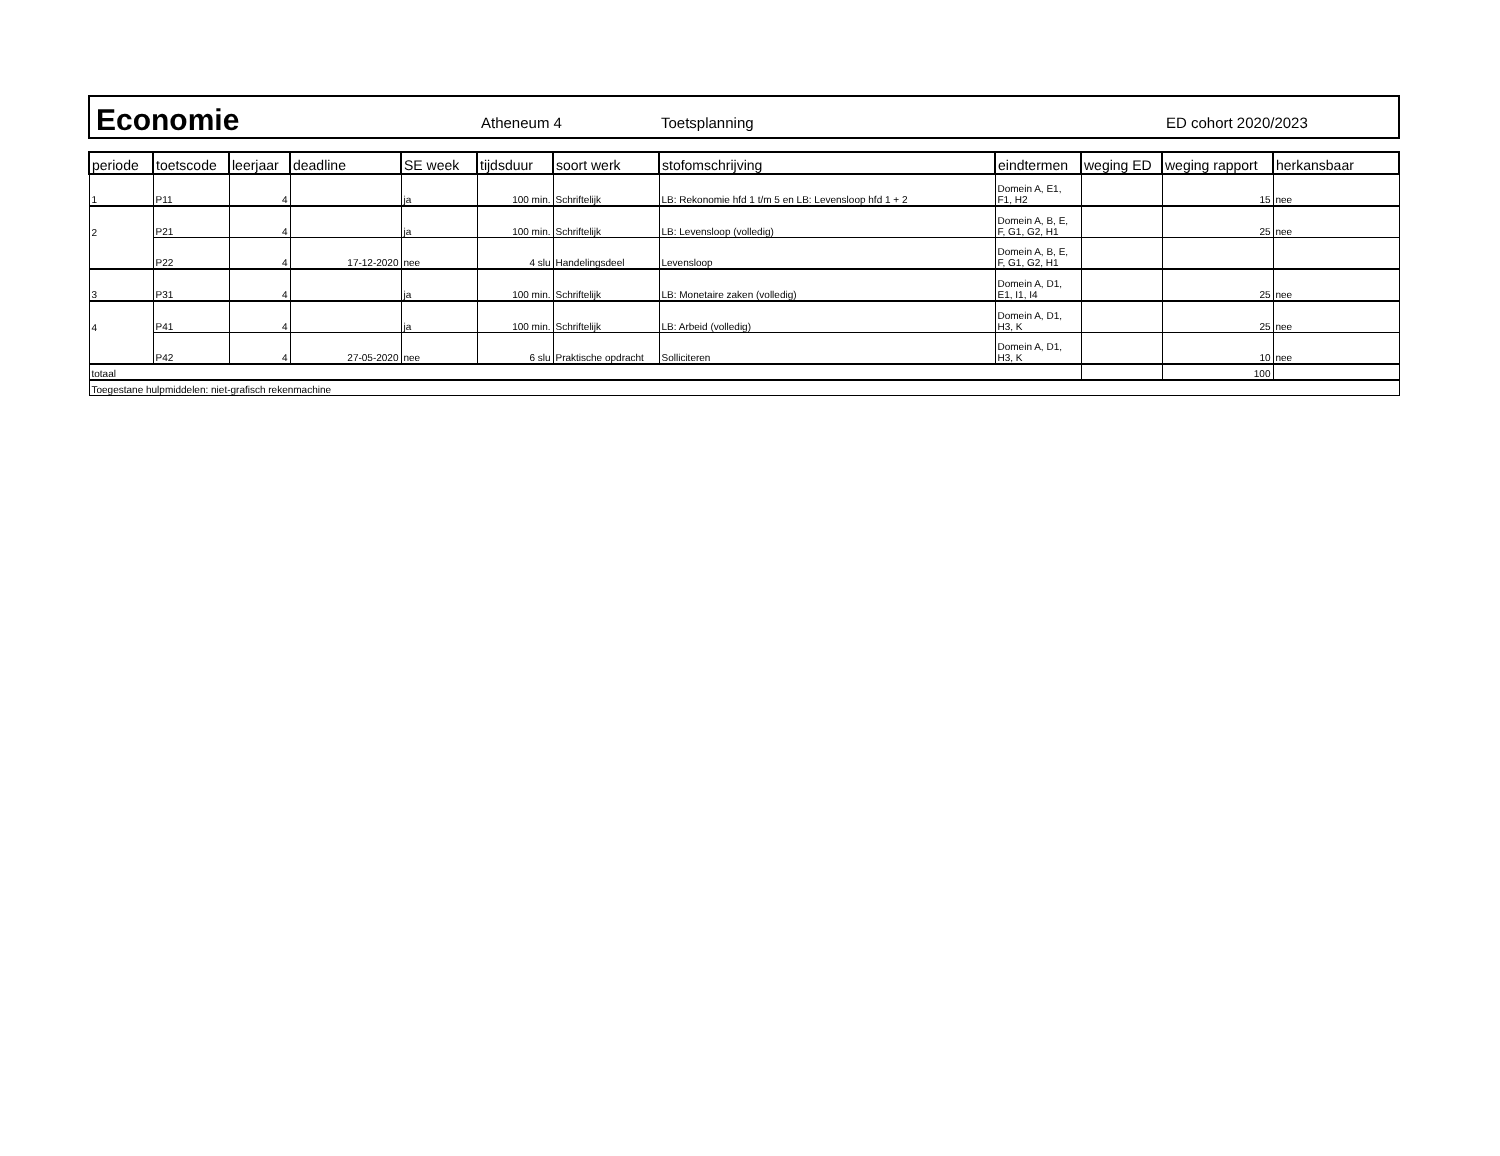Economie
Atheneum 4 Toetsplanning ED cohort 2020/2023
| periode | toetscode | leerjaar | deadline | SE week | tijdsduur | soort werk | stofomschrijving | eindtermen | weging ED | weging rapport | herkansbaar |
| --- | --- | --- | --- | --- | --- | --- | --- | --- | --- | --- | --- |
| 1 | P11 | 4 | | ja | 100 min. | Schriftelijk | LB: Rekonomie hfd 1 t/m 5 en LB: Levensloop hfd 1 + 2 | Domein A, E1, F1, H2 | | 15 | nee |
| 2 | P21 | 4 | | ja | 100 min. | Schriftelijk | LB: Levensloop (volledig) | Domein A, B, E, F, G1, G2, H1 | | 25 | nee |
| | P22 | 4 | 17-12-2020 | nee | 4 slu | Handelingsdeel | Levensloop | Domein A, B, E, F, G1, G2, H1 | | | |
| 3 | P31 | 4 | | ja | 100 min. | Schriftelijk | LB: Monetaire zaken (volledig) | Domein A, D1, E1, I1, I4 | | 25 | nee |
| 4 | P41 | 4 | | ja | 100 min. | Schriftelijk | LB: Arbeid (volledig) | Domein A, D1, H3, K | | 25 | nee |
| | P42 | 4 | 27-05-2020 | nee | 6 slu | Praktische opdracht | Solliciteren | Domein A, D1, H3, K | | 10 | nee |
| totaal | | | | | | | | | | 100 | |
| Toegestane hulpmiddelen: niet-grafisch rekenmachine | | | | | | | | | | | |